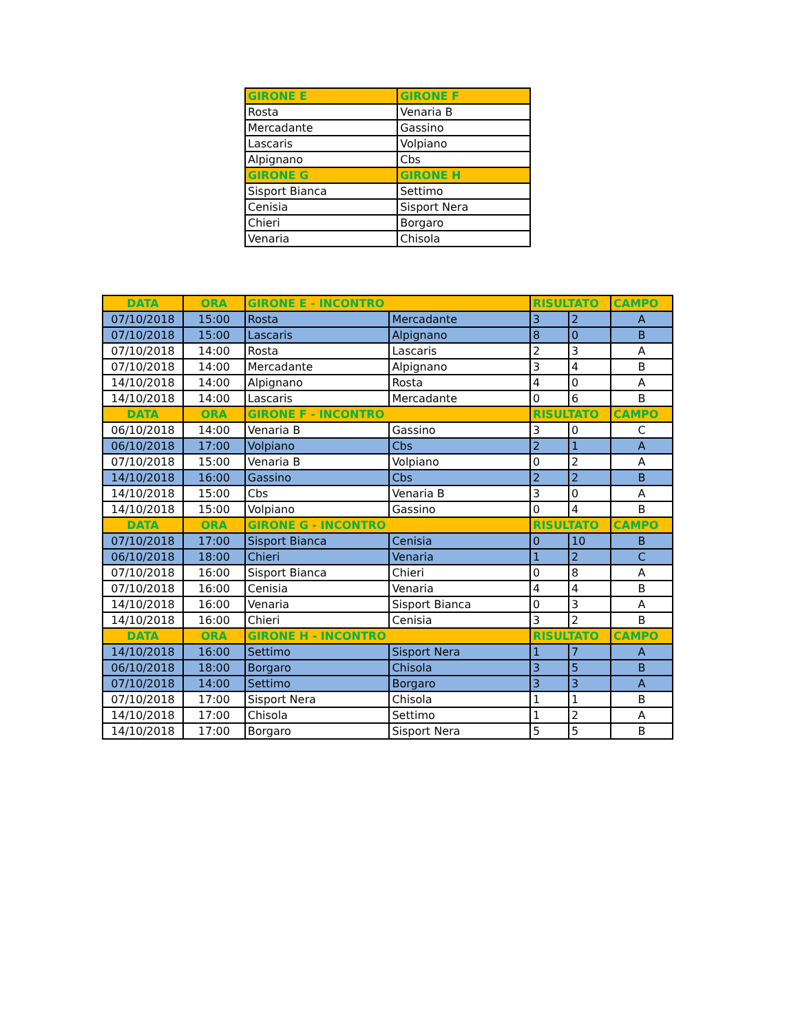| GIRONE E | GIRONE F |
| --- | --- |
| Rosta | Venaria B |
| Mercadante | Gassino |
| Lascaris | Volpiano |
| Alpignano | Cbs |
| GIRONE G | GIRONE H |
| Sisport Bianca | Settimo |
| Cenisia | Sisport Nera |
| Chieri | Borgaro |
| Venaria | Chisola |
| DATA | ORA | GIRONE E - INCONTRO | | RISULTATO | | CAMPO |
| --- | --- | --- | --- | --- | --- | --- |
| 07/10/2018 | 15:00 | Rosta | Mercadante | 3 | 2 | A |
| 07/10/2018 | 15:00 | Lascaris | Alpignano | 8 | 0 | B |
| 07/10/2018 | 14:00 | Rosta | Lascaris | 2 | 3 | A |
| 07/10/2018 | 14:00 | Mercadante | Alpignano | 3 | 4 | B |
| 14/10/2018 | 14:00 | Alpignano | Rosta | 4 | 0 | A |
| 14/10/2018 | 14:00 | Lascaris | Mercadante | 0 | 6 | B |
| DATA | ORA | GIRONE F - INCONTRO | | RISULTATO | | CAMPO |
| 06/10/2018 | 14:00 | Venaria B | Gassino | 3 | 0 | C |
| 06/10/2018 | 17:00 | Volpiano | Cbs | 2 | 1 | A |
| 07/10/2018 | 15:00 | Venaria B | Volpiano | 0 | 2 | A |
| 14/10/2018 | 16:00 | Gassino | Cbs | 2 | 2 | B |
| 14/10/2018 | 15:00 | Cbs | Venaria B | 3 | 0 | A |
| 14/10/2018 | 15:00 | Volpiano | Gassino | 0 | 4 | B |
| DATA | ORA | GIRONE G - INCONTRO | | RISULTATO | | CAMPO |
| 07/10/2018 | 17:00 | Sisport Bianca | Cenisia | 0 | 10 | B |
| 06/10/2018 | 18:00 | Chieri | Venaria | 1 | 2 | C |
| 07/10/2018 | 16:00 | Sisport Bianca | Chieri | 0 | 8 | A |
| 07/10/2018 | 16:00 | Cenisia | Venaria | 4 | 4 | B |
| 14/10/2018 | 16:00 | Venaria | Sisport Bianca | 0 | 3 | A |
| 14/10/2018 | 16:00 | Chieri | Cenisia | 3 | 2 | B |
| DATA | ORA | GIRONE H - INCONTRO | | RISULTATO | | CAMPO |
| 14/10/2018 | 16:00 | Settimo | Sisport Nera | 1 | 7 | A |
| 06/10/2018 | 18:00 | Borgaro | Chisola | 3 | 5 | B |
| 07/10/2018 | 14:00 | Settimo | Borgaro | 3 | 3 | A |
| 07/10/2018 | 17:00 | Sisport Nera | Chisola | 1 | 1 | B |
| 14/10/2018 | 17:00 | Chisola | Settimo | 1 | 2 | A |
| 14/10/2018 | 17:00 | Borgaro | Sisport Nera | 5 | 5 | B |